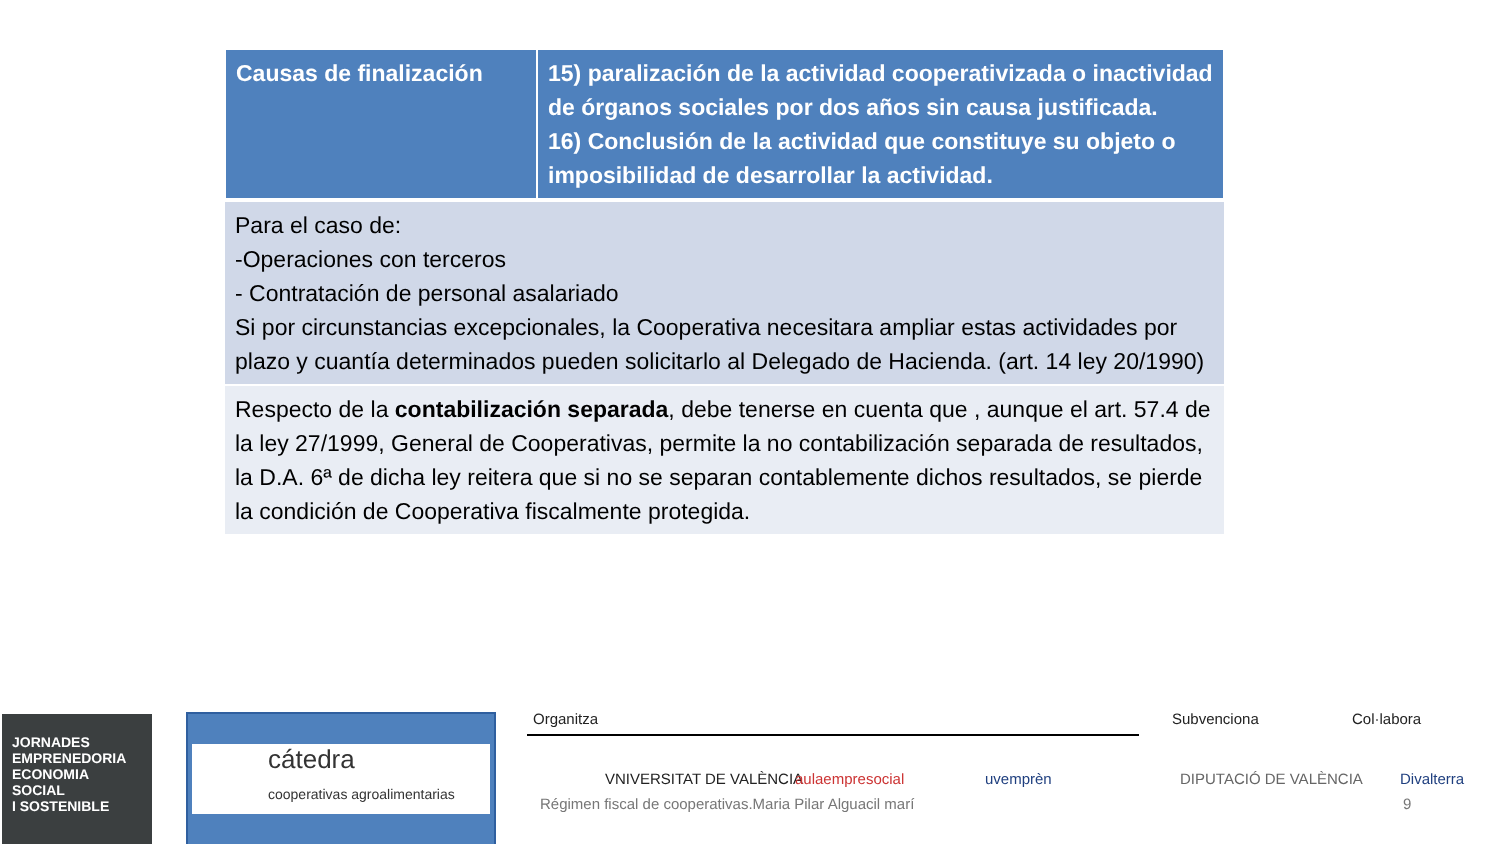| Causas de finalización | 15) paralización de la actividad cooperativizada o inactividad de órganos sociales por dos años sin causa justificada. 16) Conclusión de la actividad que constituye su objeto o imposibilidad de desarrollar la actividad. |
| Para el caso de: -Operaciones con terceros - Contratación de personal asalariado Si por circunstancias excepcionales, la Cooperativa necesitara ampliar estas actividades por plazo y cuantía determinados pueden solicitarlo al Delegado de Hacienda. (art. 14 ley 20/1990) | |
| Respecto de la contabilización separada , debe tenerse en cuenta que , aunque el art. 57.4 de la ley 27/1999, General de Cooperativas, permite la no contabilización separada de resultados, la D.A. 6ª de dicha ley reitera que si no se separan contablemente dichos resultados, se pierde la condición de Cooperativa fiscalmente protegida. | |
JORNADES
EMPRENEDORIA
ECONOMIA SOCIAL
I SOSTENIBLE
cátedra
cooperativas agroalimentarias
Organitza Subvenciona Col·labora
VNIVERSITAT DE VALÈNCIA aulaempresocial uvemprèn DIPUTACIÓ DE VALÈNCIA Divalterra
Régimen fiscal de cooperativas.Maria Pilar Alguacil marí 9